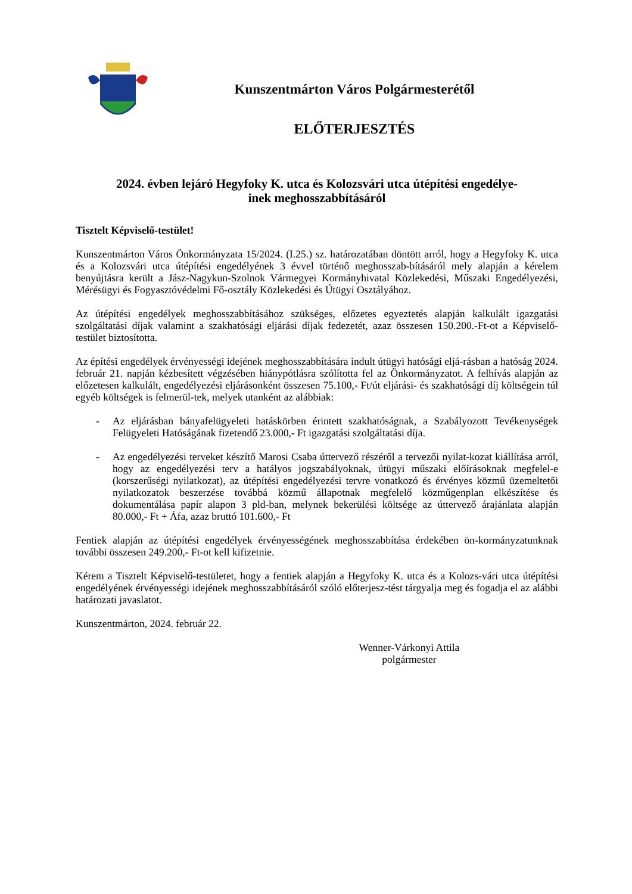Kunszentmárton Város Polgármesterétől
ELŐTERJESZTÉS
2024. évben lejáró Hegyfoky K. utca és Kolozsvári utca útépítési engedélye-
inek meghosszabbításáról
Tisztelt Képviselő-testület!
Kunszentmárton Város Önkormányzata 15/2024. (I.25.) sz. határozatában döntött arról, hogy a Hegyfoky K. utca és a Kolozsvári utca útépítési engedélyének 3 évvel történő meghosszab-bításáról mely alapján a kérelem benyújtásra került a Jász-Nagykun-Szolnok Vármegyei Kormányhivatal Közlekedési, Műszaki Engedélyezési, Mérésügyi és Fogyasztóvédelmi Fő-osztály Közlekedési és Útügyi Osztályához.
Az útépítési engedélyek meghosszabbításához szükséges, előzetes egyeztetés alapján kalkulált igazgatási szolgáltatási díjak valamint a szakhatósági eljárási díjak fedezetét, azaz összesen 150.200.-Ft-ot a Képviselő-testület biztosította.
Az építési engedélyek érvényességi idejének meghosszabbítására indult útügyi hatósági eljá-rásban a hatóság 2024. február 21. napján kézbesített végzésében hiánypótlásra szólította fel az Önkormányzatot. A felhívás alapján az előzetesen kalkulált, engedélyezési eljárásonként összesen 75.100,- Ft/út eljárási- és szakhatósági díj költségein túl egyéb költségek is felmerül-tek, melyek utanként az alábbiak:
- Az eljárásban bányafelügyeleti hatáskörben érintett szakhatóságnak, a Szabályozott Tevékenységek Felügyeleti Hatóságának fizetendő 23.000,- Ft igazgatási szolgáltatási díja.
- Az engedélyezési terveket készítő Marosi Csaba úttervező részéről a tervezői nyilat-kozat kiállítása arról, hogy az engedélyezési terv a hatályos jogszabályoknak, útügyi műszaki előírásoknak megfelel-e (korszerűségi nyilatkozat), az útépítési engedélyezési tervre vonatkozó és érvényes közmű üzemeltetői nyilatkozatok beszerzése továbbá közmű állapotnak megfelelő közműgenplan elkészítése és dokumentálása papír alapon 3 pld-ban, melynek bekerülési költsége az úttervező árajánlata alapján 80.000,- Ft + Áfa, azaz bruttó 101.600,- Ft
Fentiek alapján az útépítési engedélyek érvényességének meghosszabbítása érdekében ön-kormányzatunknak további összesen 249.200,- Ft-ot kell kifizetnie.
Kérem a Tisztelt Képviselő-testületet, hogy a fentiek alapján a Hegyfoky K. utca és a Kolozs-vári utca útépítési engedélyének érvényességi idejének meghosszabbításáról szóló előterjesz-tést tárgyalja meg és fogadja el az alábbi határozati javaslatot.
Kunszentmárton, 2024. február 22.
Wenner-Várkonyi Attila
polgármester